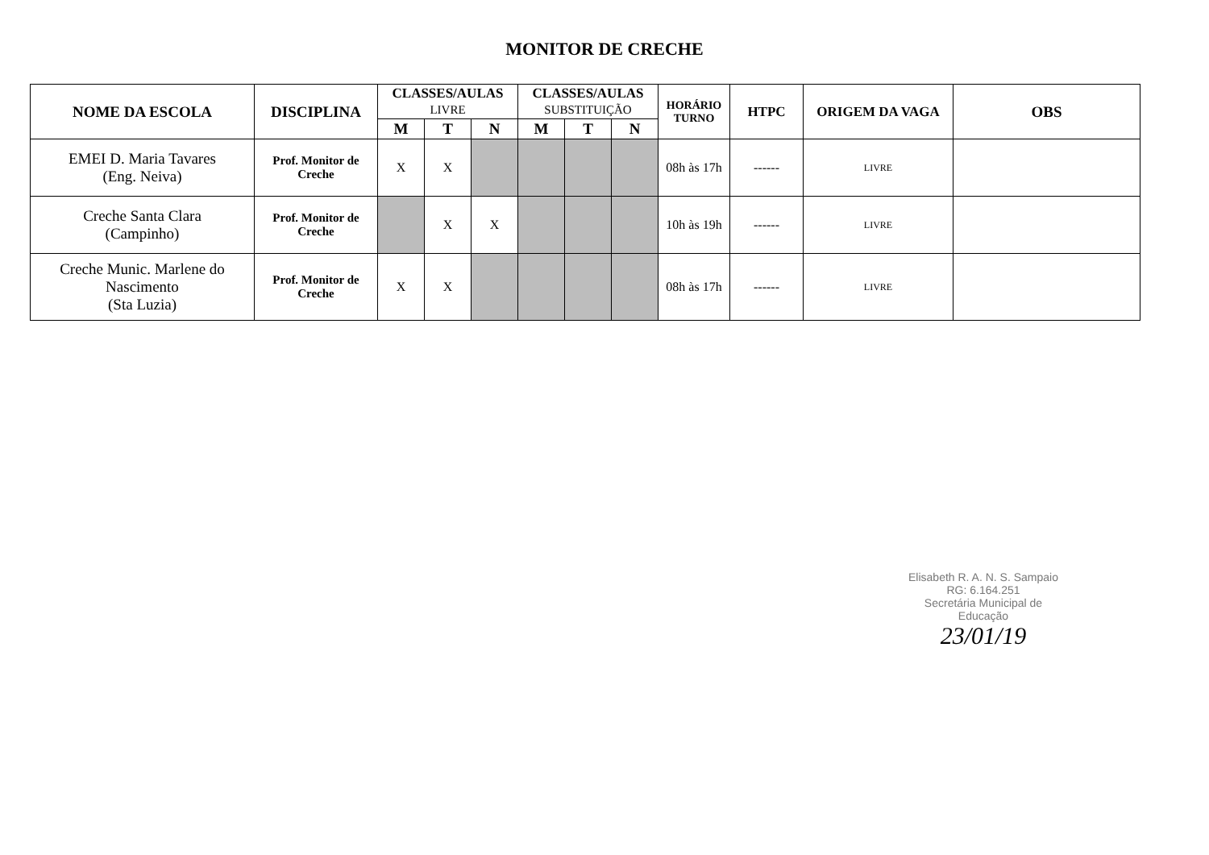MONITOR DE CRECHE
| NOME DA ESCOLA | DISCIPLINA | CLASSES/AULAS LIVRE | | | CLASSES/AULAS SUBSTITUIÇÃO | | | HORÁRIO TURNO | HTPC | ORIGEM DA VAGA | OBS |
| --- | --- | --- | --- | --- | --- | --- | --- | --- | --- | --- | --- |
| | | M | T | N | M | T | N | | | | |
| EMEI D. Maria Tavares (Eng. Neiva) | Prof. Monitor de Creche | X | X | | | | | 08h às 17h | ------ | LIVRE | |
| Creche Santa Clara (Campinho) | Prof. Monitor de Creche | | X | X | | | | 10h às 19h | ------ | LIVRE | |
| Creche Munic. Marlene do Nascimento (Sta Luzia) | Prof. Monitor de Creche | X | X | | | | | 08h às 17h | ------ | LIVRE | |
Elisabeth R. A. N. S. Sampaio
RG: 6.164.251
Secretária Municipal de Educação
23/01/19